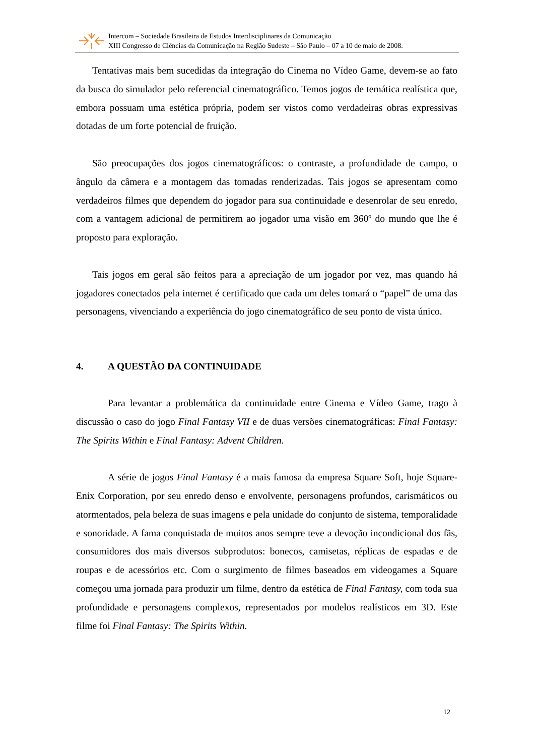Intercom – Sociedade Brasileira de Estudos Interdisciplinares da Comunicação
XIII Congresso de Ciências da Comunicação na Região Sudeste – São Paulo – 07 a 10 de maio de 2008.
Tentativas mais bem sucedidas da integração do Cinema no Vídeo Game, devem-se ao fato da busca do simulador pelo referencial cinematográfico. Temos jogos de temática realística que, embora possuam uma estética própria, podem ser vistos como verdadeiras obras expressivas dotadas de um forte potencial de fruição.
São preocupações dos jogos cinematográficos: o contraste, a profundidade de campo, o ângulo da câmera e a montagem das tomadas renderizadas. Tais jogos se apresentam como verdadeiros filmes que dependem do jogador para sua continuidade e desenrolar de seu enredo, com a vantagem adicional de permitirem ao jogador uma visão em 360º do mundo que lhe é proposto para exploração.
Tais jogos em geral são feitos para a apreciação de um jogador por vez, mas quando há jogadores conectados pela internet é certificado que cada um deles tomará o “papel” de uma das personagens, vivenciando a experiência do jogo cinematográfico de seu ponto de vista único.
4. A QUESTÃO DA CONTINUIDADE
Para levantar a problemática da continuidade entre Cinema e Vídeo Game, trago à discussão o caso do jogo Final Fantasy VII e de duas versões cinematográficas: Final Fantasy: The Spirits Within e Final Fantasy: Advent Children.
A série de jogos Final Fantasy é a mais famosa da empresa Square Soft, hoje Square-Enix Corporation, por seu enredo denso e envolvente, personagens profundos, carismáticos ou atormentados, pela beleza de suas imagens e pela unidade do conjunto de sistema, temporalidade e sonoridade. A fama conquistada de muitos anos sempre teve a devoção incondicional dos fãs, consumidores dos mais diversos subprodutos: bonecos, camisetas, réplicas de espadas e de roupas e de acessórios etc. Com o surgimento de filmes baseados em videogames a Square começou uma jornada para produzir um filme, dentro da estética de Final Fantasy, com toda sua profundidade e personagens complexos, representados por modelos realísticos em 3D. Este filme foi Final Fantasy: The Spirits Within.
12